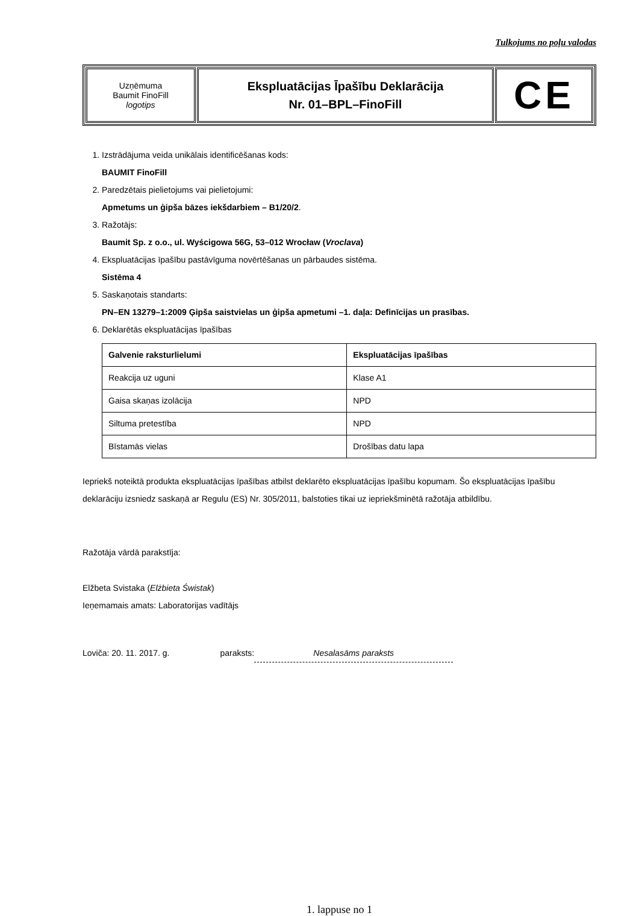Tulkojums no poļu valodas
| Uzņēmuma Baumit FinoFill logotips | Ekspluatācijas Īpašību Deklarācija Nr. 01–BPL–FinoFill | CE |
1. Izstrādājuma veida unikālais identificēšanas kods:
BAUMIT FinoFill
2. Paredzētais pielietojums vai pielietojumi:
Apmetums un ģipša bāzes iekšdarbiem – B1/20/2.
3. Ražotājs:
Baumit Sp. z o.o., ul. Wyścigowa 56G, 53–012 Wrocław (Vroclava)
4. Ekspluatācijas īpašību pastāvīguma novērtēšanas un pārbaudes sistēma.
Sistēma 4
5. Saskaņotais standarts:
PN–EN 13279–1:2009 Ģipša saistvielas un ģipša apmetumi –1. daļa: Definīcijas un prasības.
6. Deklarētās ekspluatācijas īpašības
| Galvenie raksturlielumi | Ekspluatācijas īpašības |
| --- | --- |
| Reakcija uz uguni | Klase A1 |
| Gaisa skaņas izolācija | NPD |
| Siltuma pretestība | NPD |
| Bīstamās vielas | Drošības datu lapa |
Iepriekš noteiktā produkta ekspluatācijas īpašības atbilst deklarēto ekspluatācijas īpašību kopumam. Šo ekspluatācijas īpašību deklarāciju izsniedz saskaņā ar Regulu (ES) Nr. 305/2011, balstoties tikai uz iepriekšminētā ražotāja atbildību.
Ražotāja vārdā parakstīja:
Elžbeta Svistaka (Elżbieta Świstak)
Ieņemamais amats: Laboratorijas vadītājs
Loviča: 20. 11. 2017. g. paraksts: Nesalasāms paraksts
1. lappuse no 1